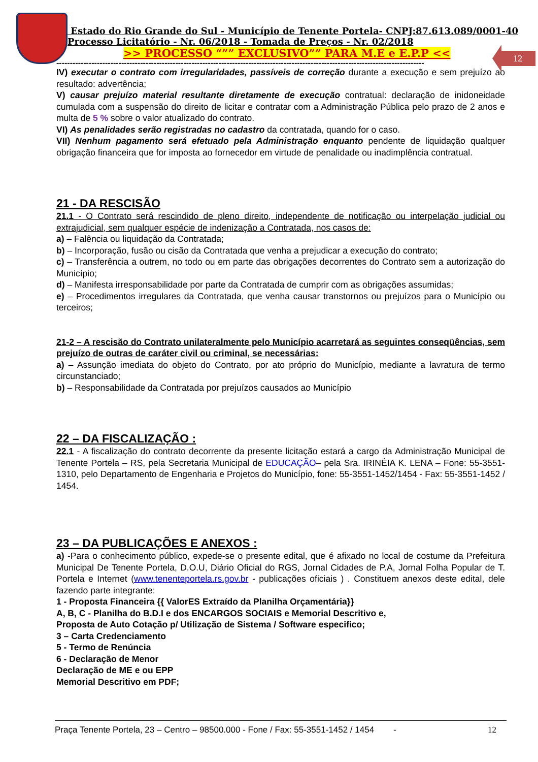12
Estado do Rio Grande do Sul - Município de Tenente Portela- CNPJ:87.613.089/0001-40
Processo Licitatório - Nr. 06/2018 - Tomada de Preços - Nr. 02/2018
>> PROCESSO “”” EXCLUSIVO”” PARA M.E e E.P.P <<
----------------------------------------------------------------------------------------------------------------------------------------
IV) executar o contrato com irregularidades, passíveis de correção durante a execução e sem prejuízo ao resultado: advertência;
V) causar prejuízo material resultante diretamente de execução contratual: declaração de inidoneidade cumulada com a suspensão do direito de licitar e contratar com a Administração Pública pelo prazo de 2 anos e multa de 5 % sobre o valor atualizado do contrato.
VI) As penalidades serão registradas no cadastro da contratada, quando for o caso.
VII) Nenhum pagamento será efetuado pela Administração enquanto pendente de liquidação qualquer obrigação financeira que for imposta ao fornecedor em virtude de penalidade ou inadimplência contratual.
21 - DA RESCISÃO
21.1 - O Contrato será rescindido de pleno direito, independente de notificação ou interpelação judicial ou extrajudicial, sem qualquer espécie de indenização a Contratada, nos casos de:
a) – Falência ou liquidação da Contratada;
b) – Incorporação, fusão ou cisão da Contratada que venha a prejudicar a execução do contrato;
c) – Transferência a outrem, no todo ou em parte das obrigações decorrentes do Contrato sem a autorização do Município;
d) – Manifesta irresponsabilidade por parte da Contratada de cumprir com as obrigações assumidas;
e) – Procedimentos irregulares da Contratada, que venha causar transtornos ou prejuízos para o Município ou terceiros;
21-2 – A rescisão do Contrato unilateralmente pelo Município acarretará as seguintes conseqüências, sem prejuízo de outras de caráter civil ou criminal, se necessárias:
a) – Assunção imediata do objeto do Contrato, por ato próprio do Município, mediante a lavratura de termo circunstanciado;
b) – Responsabilidade da Contratada por prejuízos causados ao Município
22 – DA FISCALIZAÇÃO :
22.1 - A fiscalização do contrato decorrente da presente licitação estará a cargo da Administração Municipal de Tenente Portela – RS, pela Secretaria Municipal de EDUCAÇÃO– pela Sra. IRINÉIA K. LENA – Fone: 55-3551-1310, pelo Departamento de Engenharia e Projetos do Município, fone: 55-3551-1452/1454 - Fax: 55-3551-1452 / 1454.
23 – DA PUBLICAÇÕES E ANEXOS :
a) -Para o conhecimento público, expede-se o presente edital, que é afixado no local de costume da Prefeitura Municipal De Tenente Portela, D.O.U, Diário Oficial do RGS, Jornal Cidades de P.A, Jornal Folha Popular de T. Portela e Internet (www.tenenteportela.rs.gov.br - publicações oficiais ) . Constituem anexos deste edital, dele fazendo parte integrante:
1 - Proposta Financeira {{ ValorES Extraído da Planilha Orçamentária}}
A, B, C - Planilha do B.D.I e dos ENCARGOS SOCIAIS e Memorial Descritivo e,
Proposta de Auto Cotação p/ Utilização de Sistema / Software especifico;
3 – Carta Credenciamento
5 - Termo de Renúncia
6 - Declaração de Menor
Declaração de ME e ou EPP
Memorial Descritivo em PDF;
Praça Tenente Portela, 23 – Centro – 98500.000 - Fone / Fax: 55-3551-1452 / 1454 - 12